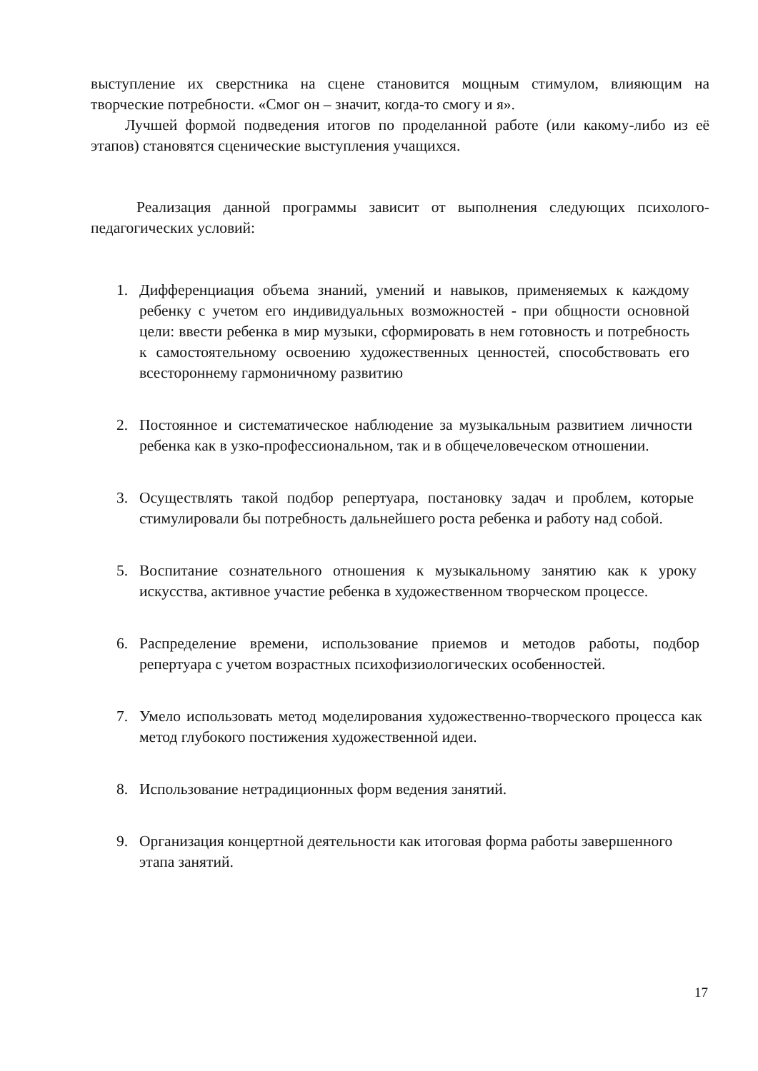выступление их сверстника на сцене становится мощным стимулом, влияющим на творческие потребности. «Смог он – значит, когда-то смогу и я».
Лучшей формой подведения итогов по проделанной работе (или какому-либо из её этапов) становятся сценические выступления учащихся.
Реализация данной программы зависит от выполнения следующих психолого-педагогических условий:
1. Дифференциация объема знаний, умений и навыков, применяемых к каждому ребенку с учетом его индивидуальных возможностей - при общности основной цели: ввести ребенка в мир музыки, сформировать в нем готовность и потребность к самостоятельному освоению художественных ценностей, способствовать его всестороннему гармоничному развитию
2. Постоянное и систематическое наблюдение за музыкальным развитием личности ребенка как в узко-профессиональном, так и в общечеловеческом отношении.
3. Осуществлять такой подбор репертуара, постановку задач и проблем, которые стимулировали бы потребность дальнейшего роста ребенка и работу над собой.
5. Воспитание сознательного отношения к музыкальному занятию как к уроку искусства, активное участие ребенка в художественном творческом процессе.
6. Распределение времени, использование приемов и методов работы, подбор репертуара с учетом возрастных психофизиологических особенностей.
7. Умело использовать метод моделирования художественно-творческого процесса как метод глубокого постижения художественной идеи.
8. Использование нетрадиционных форм ведения занятий.
9. Организация концертной деятельности как итоговая форма работы завершенного этапа занятий.
17